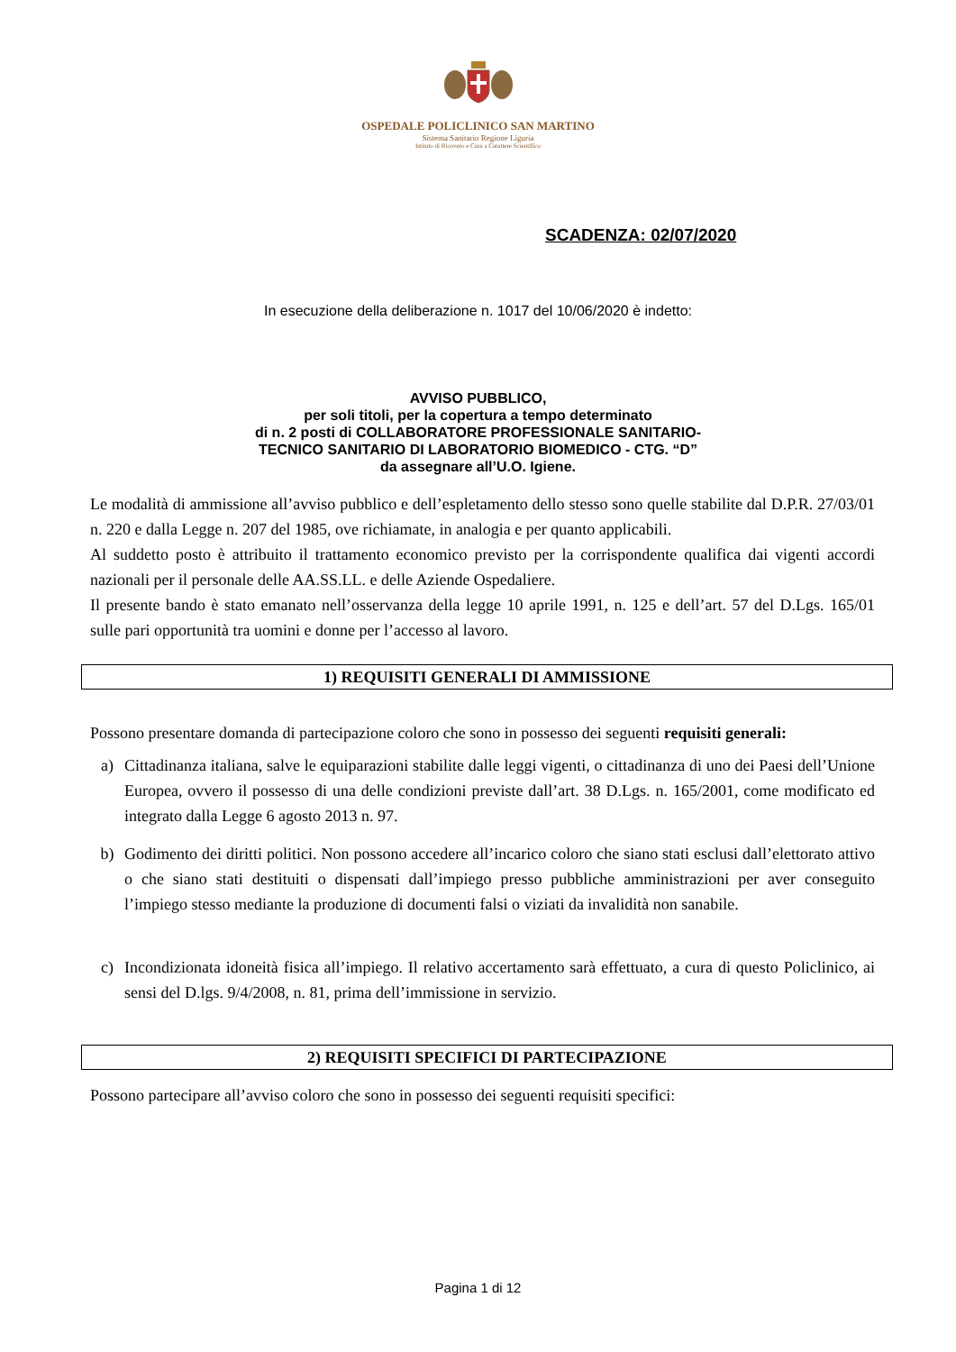OSPEDALE POLICLINICO SAN MARTINO
Sistema Sanitario Regione Liguria
Istituto di Ricovero e Cura a Carattere Scientifico
SCADENZA: 02/07/2020
In esecuzione della deliberazione n. 1017 del 10/06/2020 è indetto:
AVVISO PUBBLICO,
per soli titoli, per la copertura a tempo determinato
di n. 2 posti di COLLABORATORE PROFESSIONALE SANITARIO-
TECNICO SANITARIO DI LABORATORIO BIOMEDICO - CTG. “D”
da assegnare all’U.O. Igiene.
Le modalità di ammissione all’avviso pubblico e dell’espletamento dello stesso sono quelle stabilite dal D.P.R. 27/03/01 n. 220 e dalla Legge n. 207 del 1985, ove richiamate, in analogia e per quanto applicabili.
Al suddetto posto è attribuito il trattamento economico previsto per la corrispondente qualifica dai vigenti accordi nazionali per il personale delle AA.SS.LL. e delle Aziende Ospedaliere.
Il presente bando è stato emanato nell’osservanza della legge 10 aprile 1991, n. 125 e dell’art. 57 del D.Lgs. 165/01 sulle pari opportunità tra uomini e donne per l’accesso al lavoro.
1) REQUISITI GENERALI DI AMMISSIONE
Possono presentare domanda di partecipazione coloro che sono in possesso dei seguenti requisiti generali:
a) Cittadinanza italiana, salve le equiparazioni stabilite dalle leggi vigenti, o cittadinanza di uno dei Paesi dell’Unione Europea, ovvero il possesso di una delle condizioni previste dall’art. 38 D.Lgs. n. 165/2001, come modificato ed integrato dalla Legge 6 agosto 2013 n. 97.
b) Godimento dei diritti politici. Non possono accedere all’incarico coloro che siano stati esclusi dall’elettorato attivo o che siano stati destituiti o dispensati dall’impiego presso pubbliche amministrazioni per aver conseguito l’impiego stesso mediante la produzione di documenti falsi o viziati da invalidità non sanabile.
c) Incondizionata idoneità fisica all’impiego. Il relativo accertamento sarà effettuato, a cura di questo Policlinico, ai sensi del D.lgs. 9/4/2008, n. 81, prima dell’immissione in servizio.
2) REQUISITI SPECIFICI DI PARTECIPAZIONE
Possono partecipare all’avviso coloro che sono in possesso dei seguenti requisiti specifici:
Pagina 1 di 12